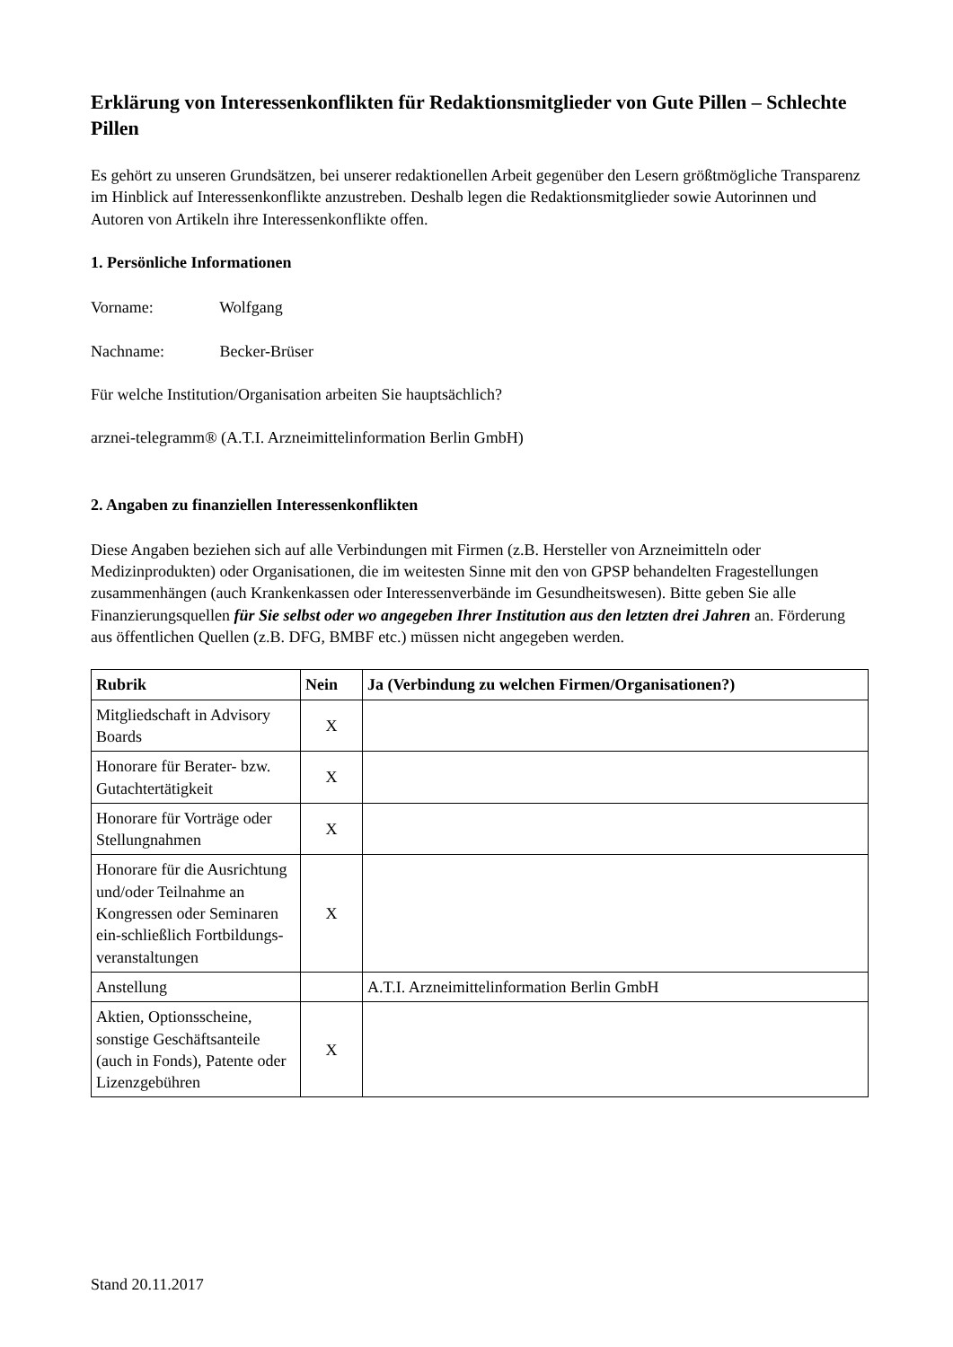Erklärung von Interessenkonflikten für Redaktionsmitglieder von Gute Pillen – Schlechte Pillen
Es gehört zu unseren Grundsätzen, bei unserer redaktionellen Arbeit gegenüber den Lesern größtmögliche Transparenz im Hinblick auf Interessenkonflikte anzustreben. Deshalb legen die Redaktionsmitglieder sowie Autorinnen und Autoren von Artikeln ihre Interessenkonflikte offen.
1. Persönliche Informationen
Vorname: Wolfgang
Nachname: Becker-Brüser
Für welche Institution/Organisation arbeiten Sie hauptsächlich?
arznei-telegramm® (A.T.I. Arzneimittelinformation Berlin GmbH)
2. Angaben zu finanziellen Interessenkonflikten
Diese Angaben beziehen sich auf alle Verbindungen mit Firmen (z.B. Hersteller von Arzneimitteln oder Medizinprodukten) oder Organisationen, die im weitesten Sinne mit den von GPSP behandelten Fragestellungen zusammenhängen (auch Krankenkassen oder Interessenverbände im Gesundheitswesen). Bitte geben Sie alle Finanzierungsquellen für Sie selbst oder wo angegeben Ihrer Institution aus den letzten drei Jahren an. Förderung aus öffentlichen Quellen (z.B. DFG, BMBF etc.) müssen nicht angegeben werden.
| Rubrik | Nein | Ja (Verbindung zu welchen Firmen/Organisationen?) |
| --- | --- | --- |
| Mitgliedschaft in Advisory Boards | X | |
| Honorare für Berater- bzw. Gutachtertätigkeit | X | |
| Honorare für Vorträge oder Stellungnahmen | X | |
| Honorare für die Ausrichtung und/oder Teilnahme an Kongressen oder Seminaren ein-schließlich Fortbildungs-veranstaltungen | X | |
| Anstellung | | A.T.I. Arzneimittelinformation Berlin GmbH |
| Aktien, Optionsscheine, sonstige Geschäftsanteile (auch in Fonds), Patente oder Lizenzgebühren | X | |
Stand 20.11.2017